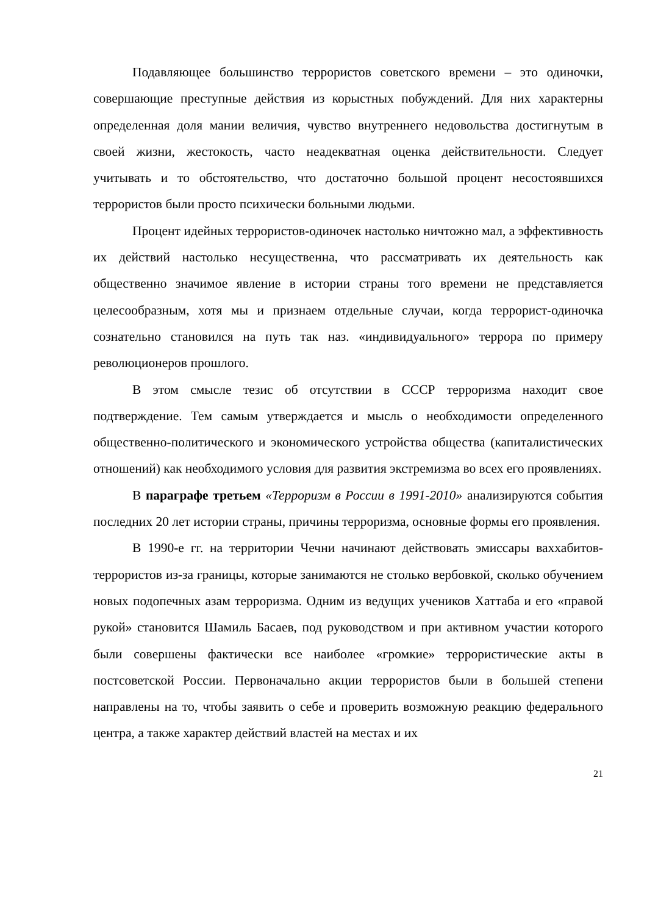Подавляющее большинство террористов советского времени – это одиночки, совершающие преступные действия из корыстных побуждений. Для них характерны определенная доля мании величия, чувство внутреннего недовольства достигнутым в своей жизни, жестокость, часто неадекватная оценка действительности. Следует учитывать и то обстоятельство, что достаточно большой процент несостоявшихся террористов были просто психически больными людьми.
Процент идейных террористов-одиночек настолько ничтожно мал, а эффективность их действий настолько несущественна, что рассматривать их деятельность как общественно значимое явление в истории страны того времени не представляется целесообразным, хотя мы и признаем отдельные случаи, когда террорист-одиночка сознательно становился на путь так наз. «индивидуального» террора по примеру революционеров прошлого.
В этом смысле тезис об отсутствии в СССР терроризма находит свое подтверждение. Тем самым утверждается и мысль о необходимости определенного общественно-политического и экономического устройства общества (капиталистических отношений) как необходимого условия для развития экстремизма во всех его проявлениях.
В параграфе третьем «Терроризм в России в 1991-2010» анализируются события последних 20 лет истории страны, причины терроризма, основные формы его проявления.
В 1990-е гг. на территории Чечни начинают действовать эмиссары ваххабитов-террористов из-за границы, которые занимаются не столько вербовкой, сколько обучением новых подопечных азам терроризма. Одним из ведущих учеников Хаттаба и его «правой рукой» становится Шамиль Басаев, под руководством и при активном участии которого были совершены фактически все наиболее «громкие» террористические акты в постсоветской России. Первоначально акции террористов были в большей степени направлены на то, чтобы заявить о себе и проверить возможную реакцию федерального центра, а также характер действий властей на местах и их
21